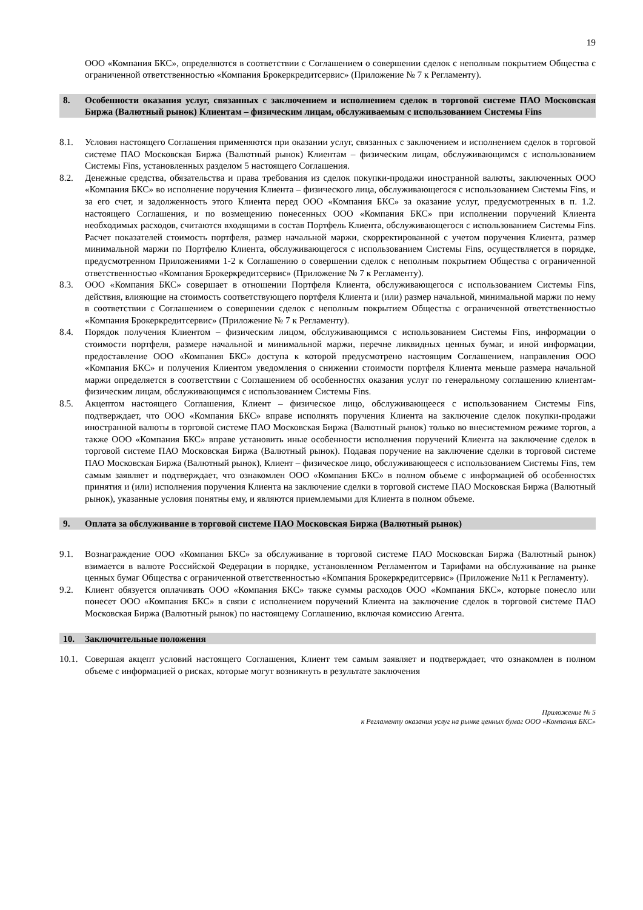19
ООО «Компания БКС», определяются в соответствии с Соглашением о совершении сделок с неполным покрытием Общества с ограниченной ответственностью «Компания Брокеркредитсервис» (Приложение № 7 к Регламенту).
8. Особенности оказания услуг, связанных с заключением и исполнением сделок в торговой системе ПАО Московская Биржа (Валютный рынок) Клиентам – физическим лицам, обслуживаемым с использованием Системы Fins
8.1. Условия настоящего Соглашения применяются при оказании услуг, связанных с заключением и исполнением сделок в торговой системе ПАО Московская Биржа (Валютный рынок) Клиентам – физическим лицам, обслуживающимся с использованием Системы Fins, установленных разделом 5 настоящего Соглашения.
8.2. Денежные средства, обязательства и права требования из сделок покупки-продажи иностранной валюты, заключенных ООО «Компания БКС» во исполнение поручения Клиента – физического лица, обслуживающегося с использованием Системы Fins, и за его счет, и задолженность этого Клиента перед ООО «Компания БКС» за оказание услуг, предусмотренных в п. 1.2. настоящего Соглашения, и по возмещению понесенных ООО «Компания БКС» при исполнении поручений Клиента необходимых расходов, считаются входящими в состав Портфель Клиента, обслуживающегося с использованием Системы Fins. Расчет показателей стоимость портфеля, размер начальной маржи, скорректированной с учетом поручения Клиента, размер минимальной маржи по Портфелю Клиента, обслуживающегося с использованием Системы Fins, осуществляется в порядке, предусмотренном Приложениями 1-2 к Соглашению о совершении сделок с неполным покрытием Общества с ограниченной ответственностью «Компания Брокеркредитсервис» (Приложение № 7 к Регламенту).
8.3. ООО «Компания БКС» совершает в отношении Портфеля Клиента, обслуживающегося с использованием Системы Fins, действия, влияющие на стоимость соответствующего портфеля Клиента и (или) размер начальной, минимальной маржи по нему в соответствии с Соглашением о совершении сделок с неполным покрытием Общества с ограниченной ответственностью «Компания Брокеркредитсервис» (Приложение № 7 к Регламенту).
8.4. Порядок получения Клиентом – физическим лицом, обслуживающимся с использованием Системы Fins, информации о стоимости портфеля, размере начальной и минимальной маржи, перечне ликвидных ценных бумаг, и иной информации, предоставление ООО «Компания БКС» доступа к которой предусмотрено настоящим Соглашением, направления ООО «Компания БКС» и получения Клиентом уведомления о снижении стоимости портфеля Клиента меньше размера начальной маржи определяется в соответствии с Соглашением об особенностях оказания услуг по генеральному соглашению клиентам-физическим лицам, обслуживающимся с использованием Системы Fins.
8.5. Акцептом настоящего Соглашения, Клиент – физическое лицо, обслуживающееся с использованием Системы Fins, подтверждает, что ООО «Компания БКС» вправе исполнять поручения Клиента на заключение сделок покупки-продажи иностранной валюты в торговой системе ПАО Московская Биржа (Валютный рынок) только во внесистемном режиме торгов, а также ООО «Компания БКС» вправе установить иные особенности исполнения поручений Клиента на заключение сделок в торговой системе ПАО Московская Биржа (Валютный рынок). Подавая поручение на заключение сделки в торговой системе ПАО Московская Биржа (Валютный рынок), Клиент – физическое лицо, обслуживающееся с использованием Системы Fins, тем самым заявляет и подтверждает, что ознакомлен ООО «Компания БКС» в полном объеме с информацией об особенностях принятия и (или) исполнения поручения Клиента на заключение сделки в торговой системе ПАО Московская Биржа (Валютный рынок), указанные условия понятны ему, и являются приемлемыми для Клиента в полном объеме.
9. Оплата за обслуживание в торговой системе ПАО Московская Биржа (Валютный рынок)
9.1. Вознаграждение ООО «Компания БКС» за обслуживание в торговой системе ПАО Московская Биржа (Валютный рынок) взимается в валюте Российской Федерации в порядке, установленном Регламентом и Тарифами на обслуживание на рынке ценных бумаг Общества с ограниченной ответственностью «Компания Брокеркредитсервис» (Приложение №11 к Регламенту).
9.2. Клиент обязуется оплачивать ООО «Компания БКС» также суммы расходов ООО «Компания БКС», которые понесло или понесет ООО «Компания БКС» в связи с исполнением поручений Клиента на заключение сделок в торговой системе ПАО Московская Биржа (Валютный рынок) по настоящему Соглашению, включая комиссию Агента.
10. Заключительные положения
10.1. Совершая акцепт условий настоящего Соглашения, Клиент тем самым заявляет и подтверждает, что ознакомлен в полном объеме с информацией о рисках, которые могут возникнуть в результате заключения
Приложение № 5
к Регламенту оказания услуг на рынке ценных бумаг ООО «Компания БКС»